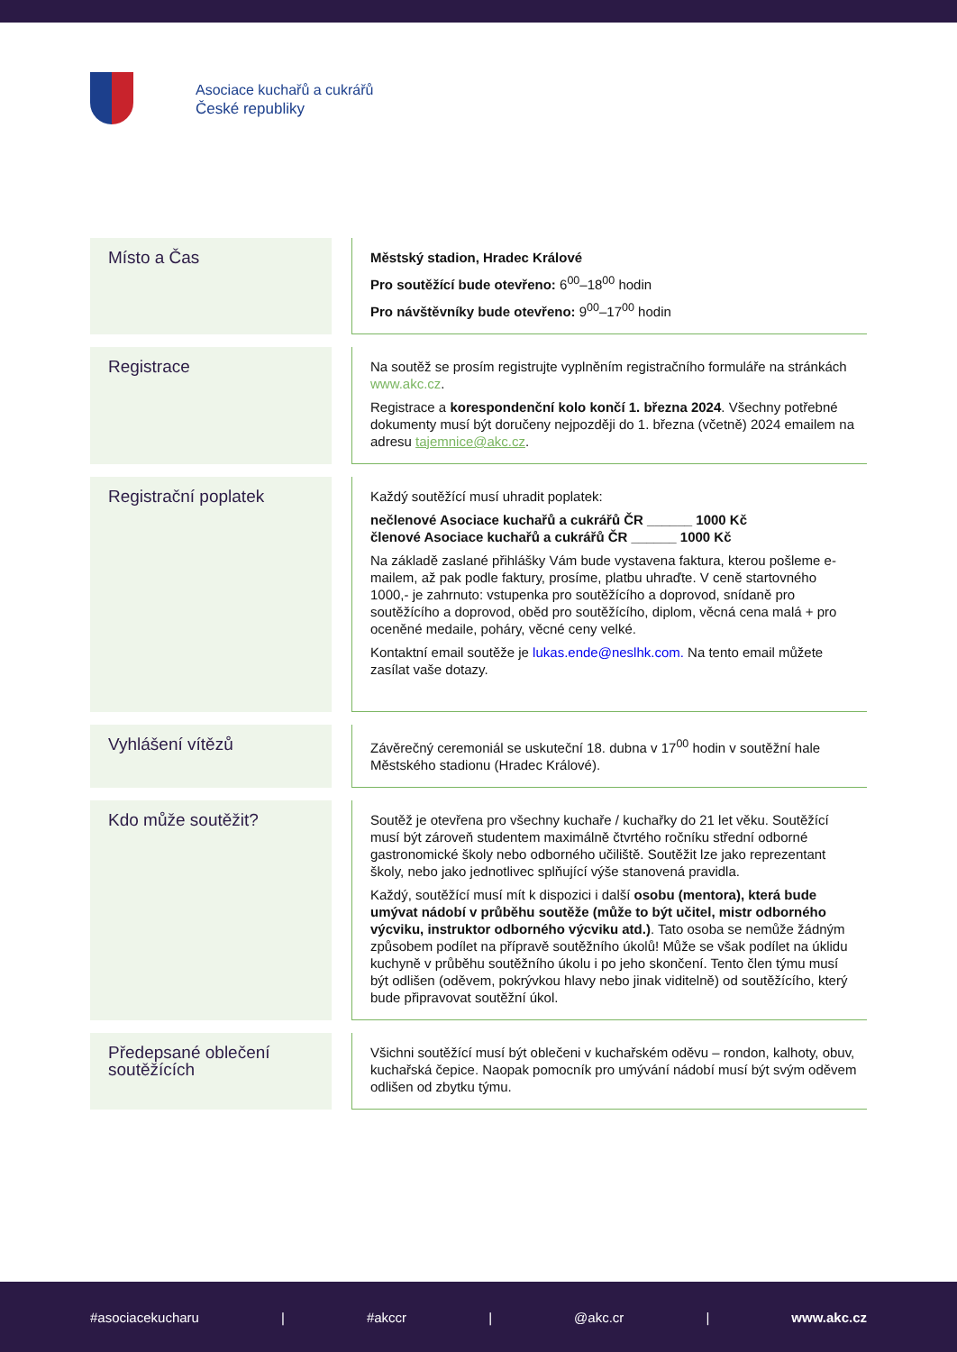Asociace kuchařů a cukrářů
České republiky
| Místo a Čas | | Městský stadion, Hradec Králové Pro soutěžící bude otevřeno: 6<sup>00</sup>–18<sup>00</sup> hodin Pro návštěvníky bude otevřeno: 9<sup>00</sup>–17<sup>00</sup> hodin |
| Registrace | | Na soutěž se prosím registrujte vyplněním registračního formuláře na stránkách www.akc.cz . Registrace a korespondenční kolo končí 1. března 2024 . Všechny potřebné dokumenty musí být doručeny nejpozději do 1. března (včetně) 2024 emailem na adresu tajemnice@akc.cz . |
| Registrační poplatek | | Každý soutěžící musí uhradit poplatek: nečlenové Asociace kuchařů a cukrářů ČR ______ 1000 Kč členové Asociace kuchařů a cukrářů ČR ______ 1000 Kč Na základě zaslané přihlášky Vám bude vystavena faktura, kterou pošleme e-mailem, až pak podle faktury, prosíme, platbu uhraďte. V ceně startovného 1000,- je zahrnuto: vstupenka pro soutěžícího a doprovod, snídaně pro soutěžícího a doprovod, oběd pro soutěžícího, diplom, věcná cena malá + pro oceněné medaile, poháry, věcné ceny velké. Kontaktní email soutěže je lukas.ende@neslhk.com. Na tento email můžete zasílat vaše dotazy. |
| Vyhlášení vítězů | | Závěrečný ceremoniál se uskuteční 18. dubna v 17<sup>00</sup> hodin v soutěžní hale Městského stadionu (Hradec Králové). |
| Kdo může soutěžit? | | Soutěž je otevřena pro všechny kuchaře / kuchařky do 21 let věku. Soutěžící musí být zároveň studentem maximálně čtvrtého ročníku střední odborné gastronomické školy nebo odborného učiliště. Soutěžit lze jako reprezentant školy, nebo jako jednotlivec splňující výše stanovená pravidla. Každý, soutěžící musí mít k dispozici i další osobu (mentora), která bude umývat nádobí v průběhu soutěže (může to být učitel, mistr odborného výcviku, instruktor odborného výcviku atd.) . Tato osoba se nemůže žádným způsobem podílet na přípravě soutěžního úkolů! Může se však podílet na úklidu kuchyně v průběhu soutěžního úkolu i po jeho skončení. Tento člen týmu musí být odlišen (oděvem, pokrývkou hlavy nebo jinak viditelně) od soutěžícího, který bude připravovat soutěžní úkol. |
| Předepsané oblečení soutěžících | | Všichni soutěžící musí být oblečeni v kuchařském oděvu – rondon, kalhoty, obuv, kuchařská čepice. Naopak pomocník pro umývání nádobí musí být svým oděvem odlišen od zbytku týmu. |
#asociacekucharu | #akccr | @akc.cr | www.akc.cz